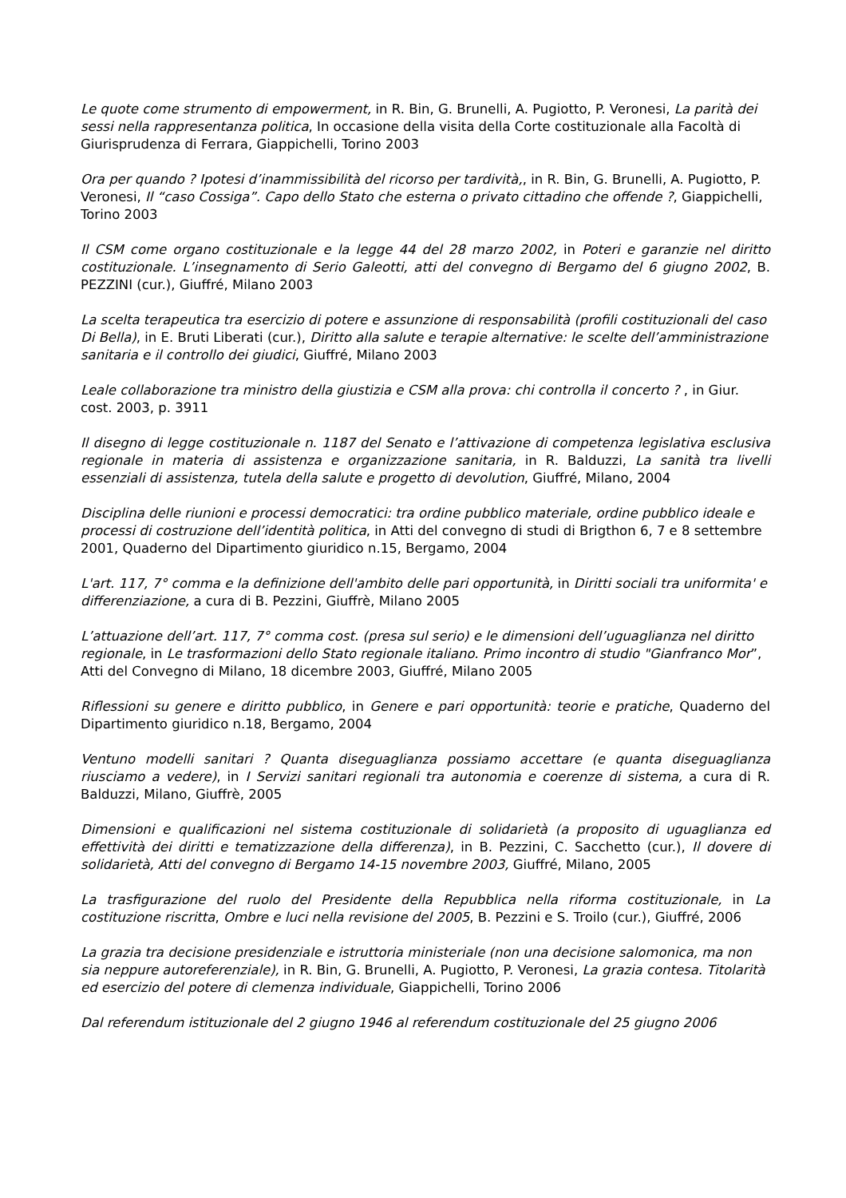Le quote come strumento di empowerment, in R. Bin, G. Brunelli, A. Pugiotto, P. Veronesi, La parità dei sessi nella rappresentanza politica, In occasione della visita della Corte costituzionale alla Facoltà di Giurisprudenza di Ferrara, Giappichelli, Torino 2003
Ora per quando ? Ipotesi d’inammissibilità del ricorso per tardività,, in R. Bin, G. Brunelli, A. Pugiotto, P. Veronesi, Il “caso Cossiga”. Capo dello Stato che esterna o privato cittadino che offende ?, Giappichelli, Torino 2003
Il CSM come organo costituzionale e la legge 44 del 28 marzo 2002, in Poteri e garanzie nel diritto costituzionale. L’insegnamento di Serio Galeotti, atti del convegno di Bergamo del 6 giugno 2002, B. PEZZINI (cur.), Giuffré, Milano 2003
La scelta terapeutica tra esercizio di potere e assunzione di responsabilità (profili costituzionali del caso Di Bella), in E. Bruti Liberati (cur.), Diritto alla salute e terapie alternative: le scelte dell’amministrazione sanitaria e il controllo dei giudici, Giuffré, Milano 2003
Leale collaborazione tra ministro della giustizia e CSM alla prova: chi controlla il concerto ? , in Giur. cost. 2003, p. 3911
Il disegno di legge costituzionale n. 1187 del Senato e l’attivazione di competenza legislativa esclusiva regionale in materia di assistenza e organizzazione sanitaria, in R. Balduzzi, La sanità tra livelli essenziali di assistenza, tutela della salute e progetto di devolution, Giuffré, Milano, 2004
Disciplina delle riunioni e processi democratici: tra ordine pubblico materiale, ordine pubblico ideale e processi di costruzione dell’identità politica, in Atti del convegno di studi di Brigthon 6, 7 e 8 settembre 2001, Quaderno del Dipartimento giuridico n.15, Bergamo, 2004
L'art. 117, 7° comma e la definizione dell'ambito delle pari opportunità, in Diritti sociali tra uniformita' e differenziazione, a cura di B. Pezzini, Giuffrè, Milano 2005
L’attuazione dell’art. 117, 7° comma cost. (presa sul serio) e le dimensioni dell’uguaglianza nel diritto regionale, in Le trasformazioni dello Stato regionale italiano. Primo incontro di studio "Gianfranco Mor”, Atti del Convegno di Milano, 18 dicembre 2003, Giuffré, Milano 2005
Riflessioni su genere e diritto pubblico, in Genere e pari opportunità: teorie e pratiche, Quaderno del Dipartimento giuridico n.18, Bergamo, 2004
Ventuno modelli sanitari ? Quanta diseguaglianza possiamo accettare (e quanta diseguaglianza riusciamo a vedere), in I Servizi sanitari regionali tra autonomia e coerenze di sistema, a cura di R. Balduzzi, Milano, Giuffrè, 2005
Dimensioni e qualificazioni nel sistema costituzionale di solidarietà (a proposito di uguaglianza ed effettività dei diritti e tematizzazione della differenza), in B. Pezzini, C. Sacchetto (cur.), Il dovere di solidarietà, Atti del convegno di Bergamo 14-15 novembre 2003, Giuffré, Milano, 2005
La trasfigurazione del ruolo del Presidente della Repubblica nella riforma costituzionale, in La costituzione riscritta, Ombre e luci nella revisione del 2005, B. Pezzini e S. Troilo (cur.), Giuffré, 2006
La grazia tra decisione presidenziale e istruttoria ministeriale (non una decisione salomonica, ma non sia neppure autoreferenziale), in R. Bin, G. Brunelli, A. Pugiotto, P. Veronesi, La grazia contesa. Titolarità ed esercizio del potere di clemenza individuale, Giappichelli, Torino 2006
Dal referendum istituzionale del 2 giugno 1946 al referendum costituzionale del 25 giugno 2006